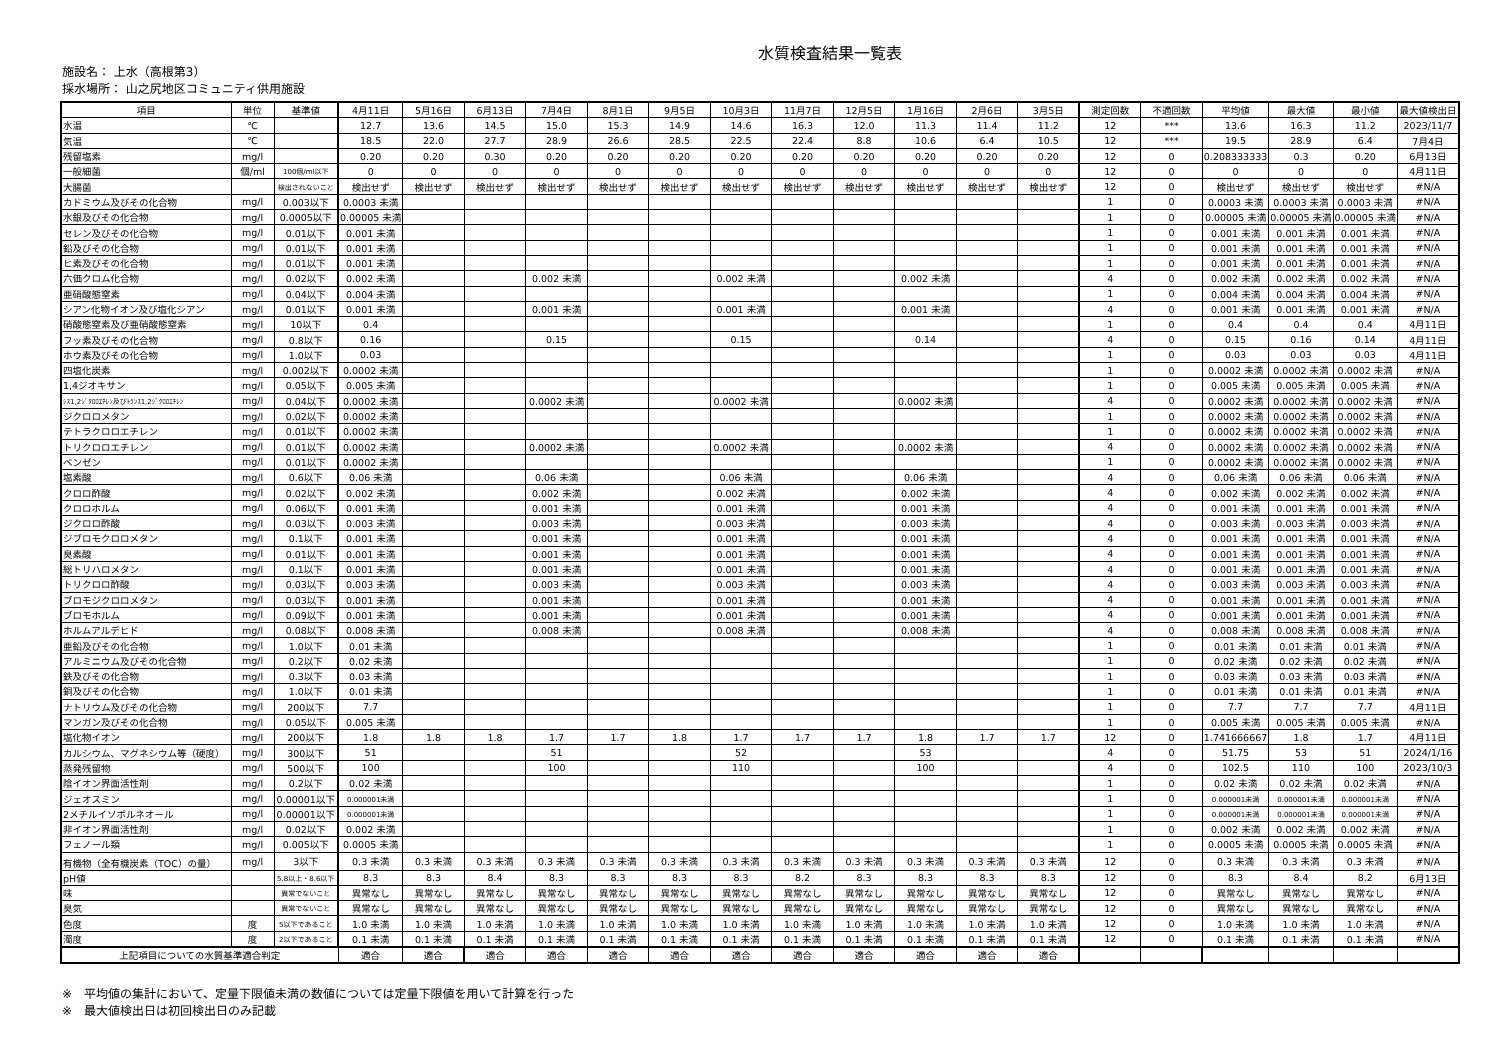水質検査結果一覧表
施設名： 上水（高根第3）
採水場所： 山之尻地区コミュニティ供用施設
| 項目 | 単位 | 基準値 | 4月11日 | 5月16日 | 6月13日 | 7月4日 | 8月1日 | 9月5日 | 10月3日 | 11月7日 | 12月5日 | 1月16日 | 2月6日 | 3月5日 | 測定回数 | 不適回数 | 平均値 | 最大値 | 最小値 | 最大値検出日 |
| --- | --- | --- | --- | --- | --- | --- | --- | --- | --- | --- | --- | --- | --- | --- | --- | --- | --- | --- | --- | --- |
| 水温 | ℃ | | 12.7 | 13.6 | 14.5 | 15.0 | 15.3 | 14.9 | 14.6 | 16.3 | 12.0 | 11.3 | 11.4 | 11.2 | 12 | *** | 13.6 | 16.3 | 11.2 | 2023/11/7 |
| 気温 | ℃ | | 18.5 | 22.0 | 27.7 | 28.9 | 26.6 | 28.5 | 22.5 | 22.4 | 8.8 | 10.6 | 6.4 | 10.5 | 12 | *** | 19.5 | 28.9 | 6.4 | 7月4日 |
| 残留塩素 | mg/l | | 0.20 | 0.20 | 0.30 | 0.20 | 0.20 | 0.20 | 0.20 | 0.20 | 0.20 | 0.20 | 0.20 | 0.20 | 12 | 0 | 0.208333333 | 0.3 | 0.20 | 6月13日 |
| 一般細菌 | 個/ml | 100個/ml以下 | 0 | 0 | 0 | 0 | 0 | 0 | 0 | 0 | 0 | 0 | 0 | 0 | 12 | 0 | 0 | 0 | 0 | 4月11日 |
| 大腸菌 | | 検出されないこと | 検出せず | 検出せず | 検出せず | 検出せず | 検出せず | 検出せず | 検出せず | 検出せず | 検出せず | 検出せず | 検出せず | 検出せず | 12 | 0 | 検出せず | 検出せず | 検出せず | #N/A |
| カドミウム及びその化合物 | mg/l | 0.003以下 | 0.0003 未満 | | | | | | | | | | | | 1 | 0 | 0.0003 未満 | 0.0003 未満 | 0.0003 未満 | #N/A |
| 水銀及びその化合物 | mg/l | 0.0005以下 | 0.00005 未満 | | | | | | | | | | | | 1 | 0 | 0.00005 未満 | 0.00005 未満 | 0.00005 未満 | #N/A |
| セレン及びその化合物 | mg/l | 0.01以下 | 0.001 未満 | | | | | | | | | | | | 1 | 0 | 0.001 未満 | 0.001 未満 | 0.001 未満 | #N/A |
| 鉛及びその化合物 | mg/l | 0.01以下 | 0.001 未満 | | | | | | | | | | | | 1 | 0 | 0.001 未満 | 0.001 未満 | 0.001 未満 | #N/A |
| ヒ素及びその化合物 | mg/l | 0.01以下 | 0.001 未満 | | | | | | | | | | | | 1 | 0 | 0.001 未満 | 0.001 未満 | 0.001 未満 | #N/A |
| 六価クロム化合物 | mg/l | 0.02以下 | 0.002 未満 | | | 0.002 未満 | | | 0.002 未満 | | | 0.002 未満 | | | 4 | 0 | 0.002 未満 | 0.002 未満 | 0.002 未満 | #N/A |
| 亜硝酸態窒素 | mg/l | 0.04以下 | 0.004 未満 | | | | | | | | | | | | 1 | 0 | 0.004 未満 | 0.004 未満 | 0.004 未満 | #N/A |
| シアン化物イオン及び塩化シアン | mg/l | 0.01以下 | 0.001 未満 | | | 0.001 未満 | | | 0.001 未満 | | | 0.001 未満 | | | 4 | 0 | 0.001 未満 | 0.001 未満 | 0.001 未満 | #N/A |
| 硝酸態窒素及び亜硝酸態窒素 | mg/l | 10以下 | 0.4 | | | | | | | | | | | | 1 | 0 | 0.4 | 0.4 | 0.4 | 4月11日 |
| フッ素及びその化合物 | mg/l | 0.8以下 | 0.16 | | | 0.15 | | | 0.15 | | | 0.14 | | | 4 | 0 | 0.15 | 0.16 | 0.14 | 4月11日 |
| ホウ素及びその化合物 | mg/l | 1.0以下 | 0.03 | | | | | | | | | | | | 1 | 0 | 0.03 | 0.03 | 0.03 | 4月11日 |
| 四塩化炭素 | mg/l | 0.002以下 | 0.0002 未満 | | | | | | | | | | | | 1 | 0 | 0.0002 未満 | 0.0002 未満 | 0.0002 未満 | #N/A |
| 1,4ジオキサン | mg/l | 0.05以下 | 0.005 未満 | | | | | | | | | | | | 1 | 0 | 0.005 未満 | 0.005 未満 | 0.005 未満 | #N/A |
| ｼｽ1,2ｼﾞｸﾛﾛｴﾁﾚﾝ及びﾄﾗﾝｽ1,2ｼﾞｸﾛﾛｴﾁﾚﾝ | mg/l | 0.04以下 | 0.0002 未満 | | | 0.0002 未満 | | | 0.0002 未満 | | | 0.0002 未満 | | | 4 | 0 | 0.0002 未満 | 0.0002 未満 | 0.0002 未満 | #N/A |
| ジクロロメタン | mg/l | 0.02以下 | 0.0002 未満 | | | | | | | | | | | | 1 | 0 | 0.0002 未満 | 0.0002 未満 | 0.0002 未満 | #N/A |
| テトラクロロエチレン | mg/l | 0.01以下 | 0.0002 未満 | | | | | | | | | | | | 1 | 0 | 0.0002 未満 | 0.0002 未満 | 0.0002 未満 | #N/A |
| トリクロロエチレン | mg/l | 0.01以下 | 0.0002 未満 | | | 0.0002 未満 | | | 0.0002 未満 | | | 0.0002 未満 | | | 4 | 0 | 0.0002 未満 | 0.0002 未満 | 0.0002 未満 | #N/A |
| ベンゼン | mg/l | 0.01以下 | 0.0002 未満 | | | | | | | | | | | | 1 | 0 | 0.0002 未満 | 0.0002 未満 | 0.0002 未満 | #N/A |
| 塩素酸 | mg/l | 0.6以下 | 0.06 未満 | | | 0.06 未満 | | | 0.06 未満 | | | 0.06 未満 | | | 4 | 0 | 0.06 未満 | 0.06 未満 | 0.06 未満 | #N/A |
| クロロ酢酸 | mg/l | 0.02以下 | 0.002 未満 | | | 0.002 未満 | | | 0.002 未満 | | | 0.002 未満 | | | 4 | 0 | 0.002 未満 | 0.002 未満 | 0.002 未満 | #N/A |
| クロロホルム | mg/l | 0.06以下 | 0.001 未満 | | | 0.001 未満 | | | 0.001 未満 | | | 0.001 未満 | | | 4 | 0 | 0.001 未満 | 0.001 未満 | 0.001 未満 | #N/A |
| ジクロロ酢酸 | mg/l | 0.03以下 | 0.003 未満 | | | 0.003 未満 | | | 0.003 未満 | | | 0.003 未満 | | | 4 | 0 | 0.003 未満 | 0.003 未満 | 0.003 未満 | #N/A |
| ジブロモクロロメタン | mg/l | 0.1以下 | 0.001 未満 | | | 0.001 未満 | | | 0.001 未満 | | | 0.001 未満 | | | 4 | 0 | 0.001 未満 | 0.001 未満 | 0.001 未満 | #N/A |
| 臭素酸 | mg/l | 0.01以下 | 0.001 未満 | | | 0.001 未満 | | | 0.001 未満 | | | 0.001 未満 | | | 4 | 0 | 0.001 未満 | 0.001 未満 | 0.001 未満 | #N/A |
| 総トリハロメタン | mg/l | 0.1以下 | 0.001 未満 | | | 0.001 未満 | | | 0.001 未満 | | | 0.001 未満 | | | 4 | 0 | 0.001 未満 | 0.001 未満 | 0.001 未満 | #N/A |
| トリクロロ酢酸 | mg/l | 0.03以下 | 0.003 未満 | | | 0.003 未満 | | | 0.003 未満 | | | 0.003 未満 | | | 4 | 0 | 0.003 未満 | 0.003 未満 | 0.003 未満 | #N/A |
| ブロモジクロロメタン | mg/l | 0.03以下 | 0.001 未満 | | | 0.001 未満 | | | 0.001 未満 | | | 0.001 未満 | | | 4 | 0 | 0.001 未満 | 0.001 未満 | 0.001 未満 | #N/A |
| ブロモホルム | mg/l | 0.09以下 | 0.001 未満 | | | 0.001 未満 | | | 0.001 未満 | | | 0.001 未満 | | | 4 | 0 | 0.001 未満 | 0.001 未満 | 0.001 未満 | #N/A |
| ホルムアルデヒド | mg/l | 0.08以下 | 0.008 未満 | | | 0.008 未満 | | | 0.008 未満 | | | 0.008 未満 | | | 4 | 0 | 0.008 未満 | 0.008 未満 | 0.008 未満 | #N/A |
| 亜鉛及びその化合物 | mg/l | 1.0以下 | 0.01 未満 | | | | | | | | | | | | 1 | 0 | 0.01 未満 | 0.01 未満 | 0.01 未満 | #N/A |
| アルミニウム及びその化合物 | mg/l | 0.2以下 | 0.02 未満 | | | | | | | | | | | | 1 | 0 | 0.02 未満 | 0.02 未満 | 0.02 未満 | #N/A |
| 鉄及びその化合物 | mg/l | 0.3以下 | 0.03 未満 | | | | | | | | | | | | 1 | 0 | 0.03 未満 | 0.03 未満 | 0.03 未満 | #N/A |
| 銅及びその化合物 | mg/l | 1.0以下 | 0.01 未満 | | | | | | | | | | | | 1 | 0 | 0.01 未満 | 0.01 未満 | 0.01 未満 | #N/A |
| ナトリウム及びその化合物 | mg/l | 200以下 | 7.7 | | | | | | | | | | | | 1 | 0 | 7.7 | 7.7 | 7.7 | 4月11日 |
| マンガン及びその化合物 | mg/l | 0.05以下 | 0.005 未満 | | | | | | | | | | | | 1 | 0 | 0.005 未満 | 0.005 未満 | 0.005 未満 | #N/A |
| 塩化物イオン | mg/l | 200以下 | 1.8 | 1.8 | 1.8 | 1.7 | 1.7 | 1.8 | 1.7 | 1.7 | 1.7 | 1.8 | 1.7 | 1.7 | 12 | 0 | 1.741666667 | 1.8 | 1.7 | 4月11日 |
| カルシウム、マグネシウム等（硬度） | mg/l | 300以下 | 51 | | | 51 | | | 52 | | | 53 | | | 4 | 0 | 51.75 | 53 | 51 | 2024/1/16 |
| 蒸発残留物 | mg/l | 500以下 | 100 | | | 100 | | | 110 | | | 100 | | | 4 | 0 | 102.5 | 110 | 100 | 2023/10/3 |
| 陰イオン界面活性剤 | mg/l | 0.2以下 | 0.02 未満 | | | | | | | | | | | | 1 | 0 | 0.02 未満 | 0.02 未満 | 0.02 未満 | #N/A |
| ジェオスミン | mg/l | 0.00001以下 | 0.000001未満 | | | | | | | | | | | | 1 | 0 | 0.000001未満 | 0.000001未満 | 0.000001未満 | #N/A |
| 2メチルイソボルネオール | mg/l | 0.00001以下 | 0.000001未満 | | | | | | | | | | | | 1 | 0 | 0.000001未満 | 0.000001未満 | 0.000001未満 | #N/A |
| 非イオン界面活性剤 | mg/l | 0.02以下 | 0.002 未満 | | | | | | | | | | | | 1 | 0 | 0.002 未満 | 0.002 未満 | 0.002 未満 | #N/A |
| フェノール類 | mg/l | 0.005以下 | 0.0005 未満 | | | | | | | | | | | | 1 | 0 | 0.0005 未満 | 0.0005 未満 | 0.0005 未満 | #N/A |
| 有機物（全有機炭素（TOC）の量） | mg/l | 3以下 | 0.3 未満 | 0.3 未満 | 0.3 未満 | 0.3 未満 | 0.3 未満 | 0.3 未満 | 0.3 未満 | 0.3 未満 | 0.3 未満 | 0.3 未満 | 0.3 未満 | 0.3 未満 | 12 | 0 | 0.3 未満 | 0.3 未満 | 0.3 未満 | #N/A |
| pH値 | | 5.8以上・8.6以下 | 8.3 | 8.3 | 8.4 | 8.3 | 8.3 | 8.3 | 8.3 | 8.2 | 8.3 | 8.3 | 8.3 | 8.3 | 12 | 0 | 8.3 | 8.4 | 8.2 | 6月13日 |
| 味 | | 異常でないこと | 異常なし | 異常なし | 異常なし | 異常なし | 異常なし | 異常なし | 異常なし | 異常なし | 異常なし | 異常なし | 異常なし | 異常なし | 12 | 0 | 異常なし | 異常なし | 異常なし | #N/A |
| 臭気 | | 異常でないこと | 異常なし | 異常なし | 異常なし | 異常なし | 異常なし | 異常なし | 異常なし | 異常なし | 異常なし | 異常なし | 異常なし | 異常なし | 12 | 0 | 異常なし | 異常なし | 異常なし | #N/A |
| 色度 | 度 | 5以下であること | 1.0 未満 | 1.0 未満 | 1.0 未満 | 1.0 未満 | 1.0 未満 | 1.0 未満 | 1.0 未満 | 1.0 未満 | 1.0 未満 | 1.0 未満 | 1.0 未満 | 1.0 未満 | 12 | 0 | 1.0 未満 | 1.0 未満 | 1.0 未満 | #N/A |
| 濁度 | 度 | 2以下であること | 0.1 未満 | 0.1 未満 | 0.1 未満 | 0.1 未満 | 0.1 未満 | 0.1 未満 | 0.1 未満 | 0.1 未満 | 0.1 未満 | 0.1 未満 | 0.1 未満 | 0.1 未満 | 12 | 0 | 0.1 未満 | 0.1 未満 | 0.1 未満 | #N/A |
| 上記項目についての水質基準適合判定 | | | 適合 | 適合 | 適合 | 適合 | 適合 | 適合 | 適合 | 適合 | 適合 | 適合 | 適合 | 適合 | | | | | | |
※　平均値の集計において、定量下限値未満の数値については定量下限値を用いて計算を行った
※　最大値検出日は初回検出日のみ記載